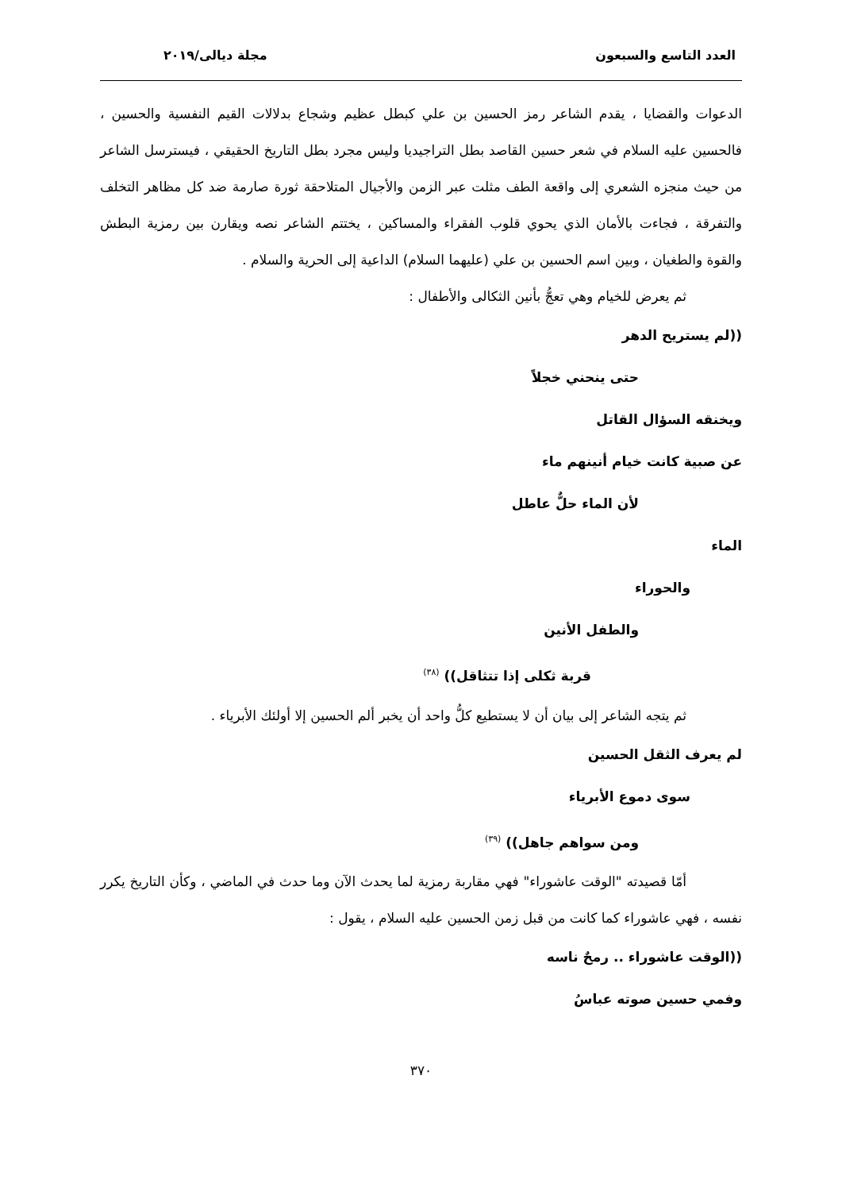العدد التاسع والسبعون مجلة ديالى/٢٠١٩
الدعوات والقضايا ، يقدم الشاعر رمز الحسين بن علي كبطل عظيم وشجاع بدلالات القيم النفسية والحسين ، فالحسين عليه السلام في شعر حسين القاصد بطل التراجيديا وليس مجرد بطل التاريخ الحقيقي ، فيسترسل الشاعر من حيث منجزه الشعري إلى واقعة الطف مثلت عبر الزمن والأجيال المتلاحقة ثورة صارمة ضد كل مظاهر التخلف والتفرقة ، فجاءت بالأمان الذي يحوي قلوب الفقراء والمساكين ، يختتم الشاعر نصه ويقارن بين رمزية البطش والقوة والطغيان ، وبين اسم الحسين بن علي (عليهما السلام) الداعية إلى الحرية والسلام .
ثم يعرض للخيام وهي تعجُّ بأنين الثكالى والأطفال :
((لم يستريح الدهر
حتى ينحني خجلاً
ويخنقه السؤال القاتل
عن صبية كانت خيام أنينهم ماء
لأن الماء حلٌّ عاطل
الماء
والحوراء
والطفل الأنين
قربة ثكلى إذا تتثاقل)) <sup>(٣٨)</sup>
ثم يتجه الشاعر إلى بيان أن لا يستطيع كلُّ واحد أن يخبر ألم الحسين إلا أولئك الأبرياء .
لم يعرف الثقل الحسين
سوى دموع الأبرياء
ومن سواهم جاهل)) <sup>(٣٩)</sup>
أمّا قصيدته "الوقت عاشوراء" فهي مقاربة رمزية لما يحدث الآن وما حدث في الماضي ، وكأن التاريخ يكرر نفسه ، فهي عاشوراء كما كانت من قبل زمن الحسين عليه السلام ، يقول :
((الوقت عاشوراء .. رمحٌ ناسه
وفمي حسين صوته عباسُ
٣٧٠